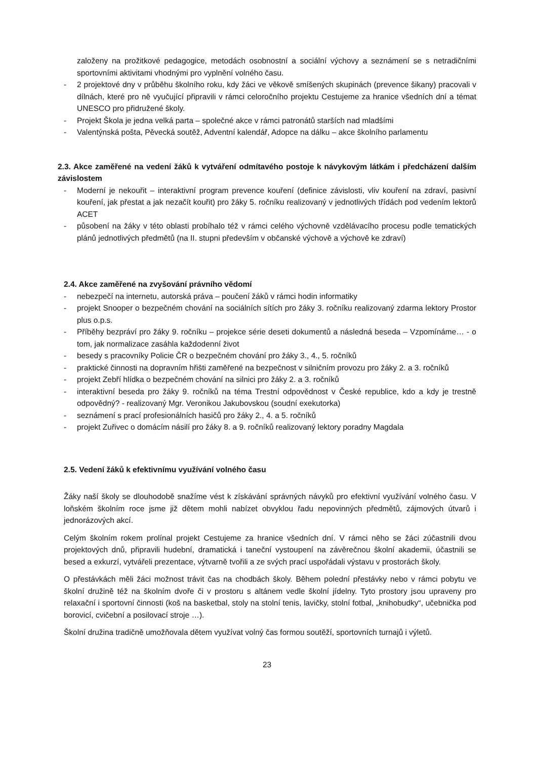založeny na prožitkové pedagogice, metodách osobnostní a sociální výchovy a seznámení se s netradičními sportovními aktivitami vhodnými pro vyplnění volného času.
- 2 projektové dny v průběhu školního roku, kdy žáci ve věkově smíšených skupinách (prevence šikany) pracovali v dílnách, které pro ně vyučující připravili v rámci celoročního projektu Cestujeme za hranice všedních dní a témat UNESCO pro přidružené školy.
- Projekt Škola je jedna velká parta – společné akce v rámci patronátů starších nad mladšími
- Valentýnská pošta, Pěvecká soutěž, Adventní kalendář, Adopce na dálku – akce školního parlamentu
2.3. Akce zaměřené na vedení žáků k vytváření odmítavého postoje k návykovým látkám i předcházení dalším závislostem
- Moderní je nekouřit – interaktivní program prevence kouření (definice závislosti, vliv kouření na zdraví, pasivní kouření, jak přestat a jak nezačít kouřit) pro žáky 5. ročníku realizovaný v jednotlivých třídách pod vedením lektorů ACET
- působení na žáky v této oblasti probíhalo též v rámci celého výchovně vzdělávacího procesu podle tematických plánů jednotlivých předmětů (na II. stupni především v občanské výchově a výchově ke zdraví)
2.4. Akce zaměřené na zvyšování právního vědomí
- nebezpečí na internetu, autorská práva – poučení žáků v rámci hodin informatiky
- projekt Snooper o bezpečném chování na sociálních sítích pro žáky 3. ročníku realizovaný zdarma lektory Prostor plus o.p.s.
- Příběhy bezpráví pro žáky 9. ročníku – projekce série deseti dokumentů a následná beseda – Vzpomínáme… - o tom, jak normalizace zasáhla každodenní život
- besedy s pracovníky Policie ČR o bezpečném chování pro žáky 3., 4., 5. ročníků
- praktické činnosti na dopravním hřišti zaměřené na bezpečnost v silničním provozu pro žáky 2. a 3. ročníků
- projekt Zebří hlídka o bezpečném chování na silnici pro žáky 2. a 3. ročníků
- interaktivní beseda pro žáky 9. ročníků na téma Trestní odpovědnost v České republice, kdo a kdy je trestně odpovědný? - realizovaný Mgr. Veronikou Jakubovskou (soudní exekutorka)
- seznámení s prací profesionálních hasičů pro žáky 2., 4. a 5. ročníků
- projekt Zuřivec o domácím násilí pro žáky 8. a 9. ročníků realizovaný lektory poradny Magdala
2.5. Vedení žáků k efektivnímu využívání volného času
Žáky naší školy se dlouhodobě snažíme vést k získávání správných návyků pro efektivní využívání volného času. V loňském školním roce jsme již dětem mohli nabízet obvyklou řadu nepovinných předmětů, zájmových útvarů i jednorázových akcí.
Celým školním rokem prolínal projekt Cestujeme za hranice všedních dní. V rámci něho se žáci zúčastnili dvou projektových dnů, připravili hudební, dramatická i taneční vystoupení na závěrečnou školní akademii, účastnili se besed a exkurzí, vytvářeli prezentace, výtvarně tvořili a ze svých prací uspořádali výstavu v prostorách školy.
O přestávkách měli žáci možnost trávit čas na chodbách školy. Během polední přestávky nebo v rámci pobytu ve školní družině též na školním dvoře či v prostoru s altánem vedle školní jídelny. Tyto prostory jsou upraveny pro relaxační i sportovní činnosti (koš na basketbal, stoly na stolní tenis, lavičky, stolní fotbal, „knihobudky“, učebnička pod borovicí, cvičební a posilovací stroje …).
Školní družina tradičně umožňovala dětem využívat volný čas formou soutěží, sportovních turnajů i výletů.
23